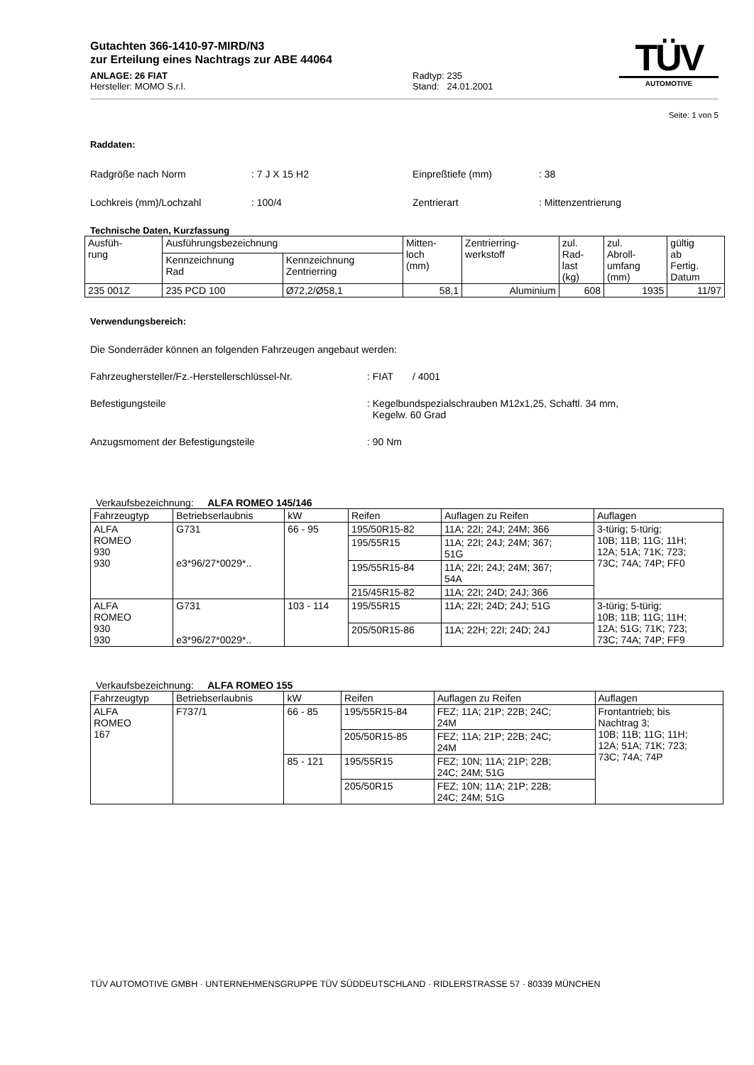Gutachten 366-1410-97-MIRD/N3
zur Erteilung eines Nachtrags zur ABE 44064
ANLAGE: 26 FIAT
Hersteller: MOMO S.r.l.
Radtyp: 235
Stand: 24.01.2001
TÜV
AUTOMOTIVE
Seite: 1 von 5
Raddaten:
Radgröße nach Norm: 7 J X 15 H2 Einpreßtiefe (mm): 38
Lochkreis (mm)/Lochzahl: 100/4 Zentrierart: Mittenzentrierung
Technische Daten, Kurzfassung
| Ausfüh- rung | Ausführungsbezeichnung | | Mitten- loch (mm) | Zentrierring- werkstoff | zul. Rad- last (kg) | zul. Abroll- umfang (mm) | gültig ab Fertig. Datum |
| | Kennzeichnung Rad | Kennzeichnung Zentrierring | | | | | |
| 235 001Z | 235 PCD 100 | Ø72,2/Ø58,1 | 58,1 | Aluminium | 608 | 1935 | 11/97 |
Verwendungsbereich:
Die Sonderräder können an folgenden Fahrzeugen angebaut werden:
Fahrzeughersteller/Fz.-Herstellerschlüssel-Nr.: FIAT / 4001
Befestigungsteile: Kegelbundspezialschrauben M12x1,25, Schaftl. 34 mm,
Kegelw. 60 Grad
Anzugsmoment der Befestigungsteile: 90 Nm
Verkaufsbezeichnung: ALFA ROMEO 145/146
| Fahrzeugtyp | Betriebserlaubnis | kW | Reifen | Auflagen zu Reifen | Auflagen |
| --- | --- | --- | --- | --- | --- |
| ALFA ROMEO 930 930 | G731 e3*96/27*0029*.. | 66 - 95 | 195/50R15-82 | 11A; 22I; 24J; 24M; 366 | 3-türig; 5-türig; 10B; 11B; 11G; 11H; 12A; 51A; 71K; 723; 73C; 74A; 74P; FF0 |
| | | | 195/55R15 | 11A; 22I; 24J; 24M; 367; 51G | |
| | | | 195/55R15-84 | 11A; 22I; 24J; 24M; 367; 54A | |
| | | | 215/45R15-82 | 11A; 22I; 24D; 24J; 366 | |
| ALFA ROMEO 930 930 | G731 e3*96/27*0029*.. | 103 - 114 | 195/55R15 | 11A; 22I; 24D; 24J; 51G | 3-türig; 5-türig; 10B; 11B; 11G; 11H; 12A; 51G; 71K; 723; 73C; 74A; 74P; FF9 |
| | | | 205/50R15-86 | 11A; 22H; 22I; 24D; 24J | |
Verkaufsbezeichnung: ALFA ROMEO 155
| Fahrzeugtyp | Betriebserlaubnis | kW | Reifen | Auflagen zu Reifen | Auflagen |
| --- | --- | --- | --- | --- | --- |
| ALFA ROMEO 167 | F737/1 | 66 - 85 | 195/55R15-84 | FEZ; 11A; 21P; 22B; 24C; 24M | Frontantrieb; bis Nachtrag 3; 10B; 11B; 11G; 11H; 12A; 51A; 71K; 723; 73C; 74A; 74P |
| | | | 205/50R15-85 | FEZ; 11A; 21P; 22B; 24C; 24M | |
| | | 85 - 121 | 195/55R15 | FEZ; 10N; 11A; 21P; 22B; 24C; 24M; 51G | |
| | | | 205/50R15 | FEZ; 10N; 11A; 21P; 22B; 24C; 24M; 51G | |
TÜV AUTOMOTIVE GMBH · UNTERNEHMENSGRUPPE TÜV SÜDDEUTSCHLAND · RIDLERSTRASSE 57 · 80339 MÜNCHEN